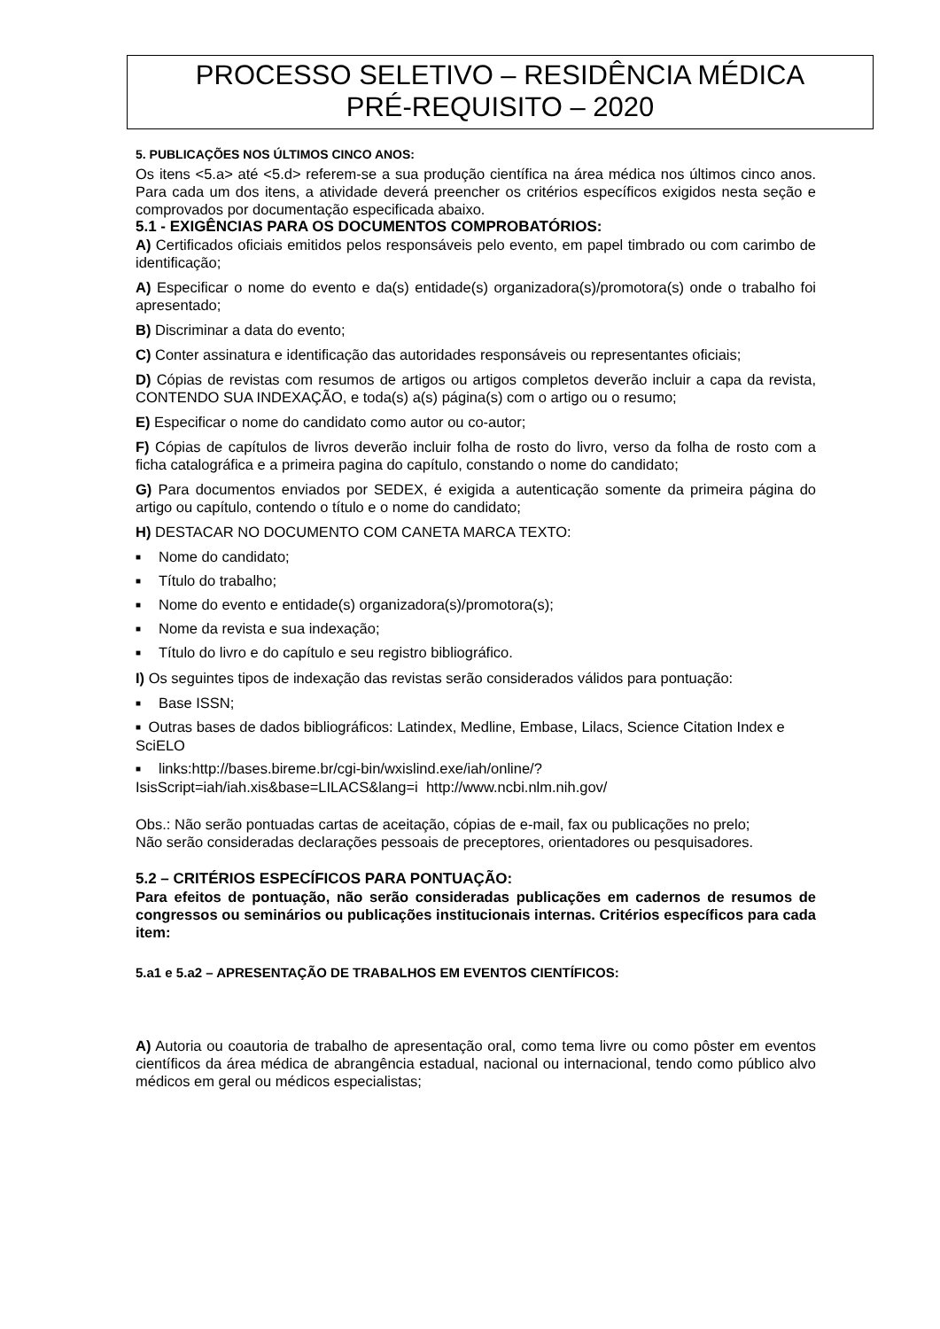PROCESSO SELETIVO – RESIDÊNCIA MÉDICA
PRÉ-REQUISITO – 2020
5. PUBLICAÇÕES NOS ÚLTIMOS CINCO ANOS:
Os itens <5.a> até <5.d> referem-se a sua produção científica na área médica nos últimos cinco anos. Para cada um dos itens, a atividade deverá preencher os critérios específicos exigidos nesta seção e comprovados por documentação especificada abaixo.
5.1 - EXIGÊNCIAS PARA OS DOCUMENTOS COMPROBATÓRIOS:
A) Certificados oficiais emitidos pelos responsáveis pelo evento, em papel timbrado ou com carimbo de identificação;
A) Especificar o nome do evento e da(s) entidade(s) organizadora(s)/promotora(s) onde o trabalho foi apresentado;
B) Discriminar a data do evento;
C) Conter assinatura e identificação das autoridades responsáveis ou representantes oficiais;
D) Cópias de revistas com resumos de artigos ou artigos completos deverão incluir a capa da revista, CONTENDO SUA INDEXAÇÃO, e toda(s) a(s) página(s) com o artigo ou o resumo;
E) Especificar o nome do candidato como autor ou co-autor;
F) Cópias de capítulos de livros deverão incluir folha de rosto do livro, verso da folha de rosto com a ficha catalográfica e a primeira pagina do capítulo, constando o nome do candidato;
G) Para documentos enviados por SEDEX, é exigida a autenticação somente da primeira página do artigo ou capítulo, contendo o título e o nome do candidato;
H) DESTACAR NO DOCUMENTO COM CANETA MARCA TEXTO:
■ Nome do candidato;
■ Título do trabalho;
■ Nome do evento e entidade(s) organizadora(s)/promotora(s);
■ Nome da revista e sua indexação;
■ Título do livro e do capítulo e seu registro bibliográfico.
I) Os seguintes tipos de indexação das revistas serão considerados válidos para pontuação:
■ Base ISSN;
■ Outras bases de dados bibliográficos: Latindex, Medline, Embase, Lilacs, Science Citation Index e SciELO
■ links:http://bases.bireme.br/cgi-bin/wxislind.exe/iah/online/?
IsisScript=iah/iah.xis&base=LILACS&lang=i http://www.ncbi.nlm.nih.gov/
Obs.: Não serão pontuadas cartas de aceitação, cópias de e-mail, fax ou publicações no prelo;
Não serão consideradas declarações pessoais de preceptores, orientadores ou pesquisadores.
5.2 – CRITÉRIOS ESPECÍFICOS PARA PONTUAÇÃO:
Para efeitos de pontuação, não serão consideradas publicações em cadernos de resumos de congressos ou seminários ou publicações institucionais internas. Critérios específicos para cada item:
5.a1 e 5.a2 – APRESENTAÇÃO DE TRABALHOS EM EVENTOS CIENTÍFICOS:
A) Autoria ou coautoria de trabalho de apresentação oral, como tema livre ou como pôster em eventos científicos da área médica de abrangência estadual, nacional ou internacional, tendo como público alvo médicos em geral ou médicos especialistas;